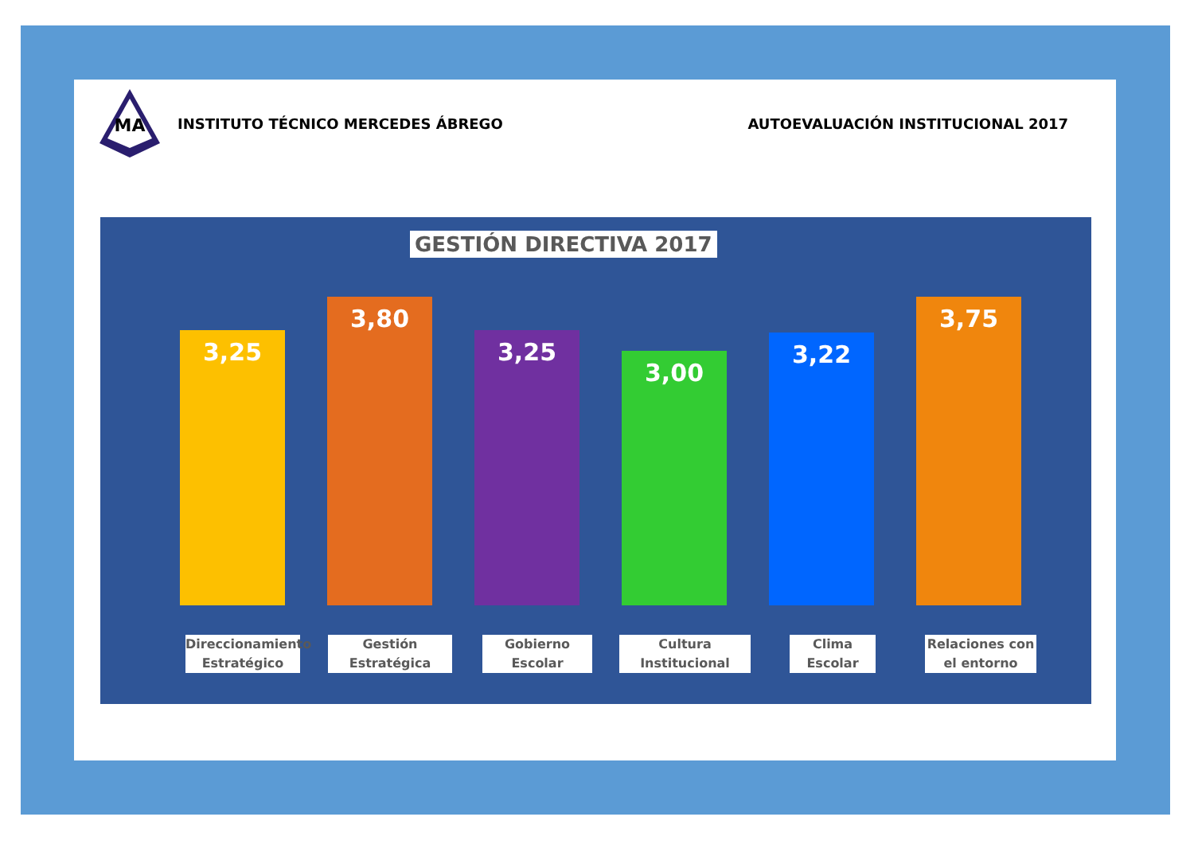MA
INSTITUTO TÉCNICO MERCEDES ÁBREGO
AUTOEVALUACIÓN INSTITUCIONAL 2017
GESTIÓN DIRECTIVA 2017
3,25
3,80
3,25
3,00
3,22
3,75
Direccionamiento Estratégico
Gestión Estratégica
Gobierno Escolar
Cultura Institucional
Clima Escolar
Relaciones con el entorno